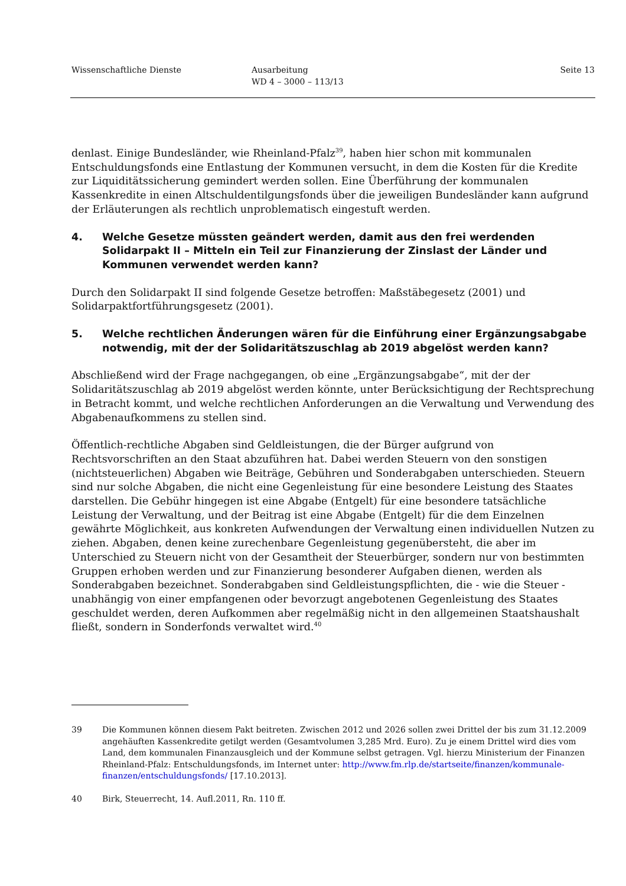Wissenschaftliche Dienste Ausarbeitung
WD 4 – 3000 – 113/13
Seite 13
denlast. Einige Bundesländer, wie Rheinland-Pfalz<sup>39</sup>, haben hier schon mit kommunalen Entschuldungsfonds eine Entlastung der Kommunen versucht, in dem die Kosten für die Kredite zur Liquiditätssicherung gemindert werden sollen. Eine Überführung der kommunalen Kassenkredite in einen Altschuldentilgungsfonds über die jeweiligen Bundesländer kann aufgrund der Erläuterungen als rechtlich unproblematisch eingestuft werden.
4. Welche Gesetze müssten geändert werden, damit aus den frei werdenden Solidarpakt II – Mitteln ein Teil zur Finanzierung der Zinslast der Länder und Kommunen verwendet werden kann?
Durch den Solidarpakt II sind folgende Gesetze betroffen: Maßstäbegesetz (2001) und Solidarpaktfortführungsgesetz (2001).
5. Welche rechtlichen Änderungen wären für die Einführung einer Ergänzungsabgabe notwendig, mit der der Solidaritätszuschlag ab 2019 abgelöst werden kann?
Abschließend wird der Frage nachgegangen, ob eine „Ergänzungsabgabe“, mit der der Solidaritätszuschlag ab 2019 abgelöst werden könnte, unter Berücksichtigung der Rechtsprechung in Betracht kommt, und welche rechtlichen Anforderungen an die Verwaltung und Verwendung des Abgabenaufkommens zu stellen sind.
Öffentlich-rechtliche Abgaben sind Geldleistungen, die der Bürger aufgrund von Rechtsvorschriften an den Staat abzuführen hat. Dabei werden Steuern von den sonstigen (nichtsteuerlichen) Abgaben wie Beiträge, Gebühren und Sonderabgaben unterschieden. Steuern sind nur solche Abgaben, die nicht eine Gegenleistung für eine besondere Leistung des Staates darstellen. Die Gebühr hingegen ist eine Abgabe (Entgelt) für eine besondere tatsächliche Leistung der Verwaltung, und der Beitrag ist eine Abgabe (Entgelt) für die dem Einzelnen gewährte Möglichkeit, aus konkreten Aufwendungen der Verwaltung einen individuellen Nutzen zu ziehen. Abgaben, denen keine zurechenbare Gegenleistung gegenübersteht, die aber im Unterschied zu Steuern nicht von der Gesamtheit der Steuerbürger, sondern nur von bestimmten Gruppen erhoben werden und zur Finanzierung besonderer Aufgaben dienen, werden als Sonderabgaben bezeichnet. Sonderabgaben sind Geldleistungspflichten, die - wie die Steuer - unabhängig von einer empfangenen oder bevorzugt angebotenen Gegenleistung des Staates geschuldet werden, deren Aufkommen aber regelmäßig nicht in den allgemeinen Staatshaushalt fließt, sondern in Sonderfonds verwaltet wird.<sup>40</sup>
39 Die Kommunen können diesem Pakt beitreten. Zwischen 2012 und 2026 sollen zwei Drittel der bis zum 31.12.2009 angehäuften Kassenkredite getilgt werden (Gesamtvolumen 3,285 Mrd. Euro). Zu je einem Drittel wird dies vom Land, dem kommunalen Finanzausgleich und der Kommune selbst getragen. Vgl. hierzu Ministerium der Finanzen Rheinland-Pfalz: Entschuldungsfonds, im Internet unter: http://www.fm.rlp.de/startseite/finanzen/kommunale-finanzen/entschuldungsfonds/ [17.10.2013].
40 Birk, Steuerrecht, 14. Aufl.2011, Rn. 110 ff.